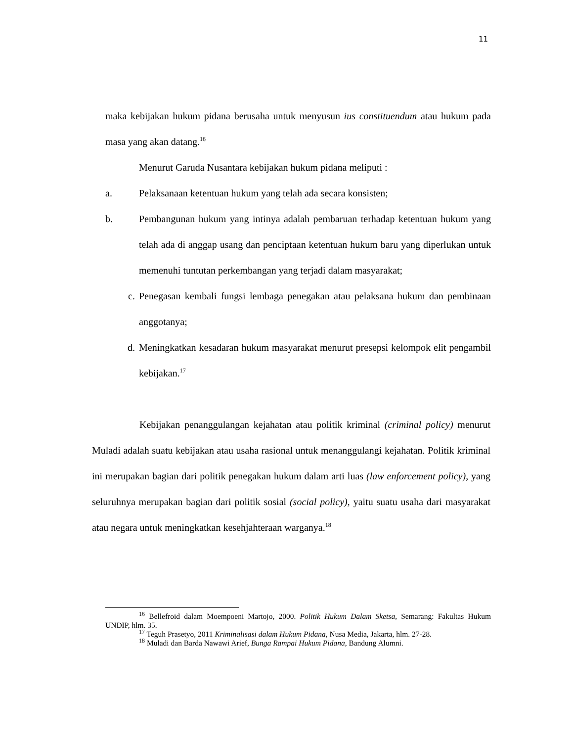11
maka kebijakan hukum pidana berusaha untuk menyusun ius constituendum atau hukum pada masa yang akan datang.<sup>16</sup>
Menurut Garuda Nusantara kebijakan hukum pidana meliputi :
a. Pelaksanaan ketentuan hukum yang telah ada secara konsisten;
b. Pembangunan hukum yang intinya adalah pembaruan terhadap ketentuan hukum yang telah ada di anggap usang dan penciptaan ketentuan hukum baru yang diperlukan untuk memenuhi tuntutan perkembangan yang terjadi dalam masyarakat;
c. Penegasan kembali fungsi lembaga penegakan atau pelaksana hukum dan pembinaan anggotanya;
d. Meningkatkan kesadaran hukum masyarakat menurut presepsi kelompok elit pengambil kebijakan.<sup>17</sup>
Kebijakan penanggulangan kejahatan atau politik kriminal (criminal policy) menurut Muladi adalah suatu kebijakan atau usaha rasional untuk menanggulangi kejahatan. Politik kriminal ini merupakan bagian dari politik penegakan hukum dalam arti luas (law enforcement policy), yang seluruhnya merupakan bagian dari politik sosial (social policy), yaitu suatu usaha dari masyarakat atau negara untuk meningkatkan kesehjahteraan warganya.<sup>18</sup>
<sup>16</sup> Bellefroid dalam Moempoeni Martojo, 2000. Politik Hukum Dalam Sketsa, Semarang: Fakultas Hukum UNDIP, hlm. 35.
<sup>17</sup> Teguh Prasetyo, 2011 Kriminalisasi dalam Hukum Pidana, Nusa Media, Jakarta, hlm. 27-28.
<sup>18</sup> Muladi dan Barda Nawawi Arief, Bunga Rampai Hukum Pidana, Bandung Alumni.